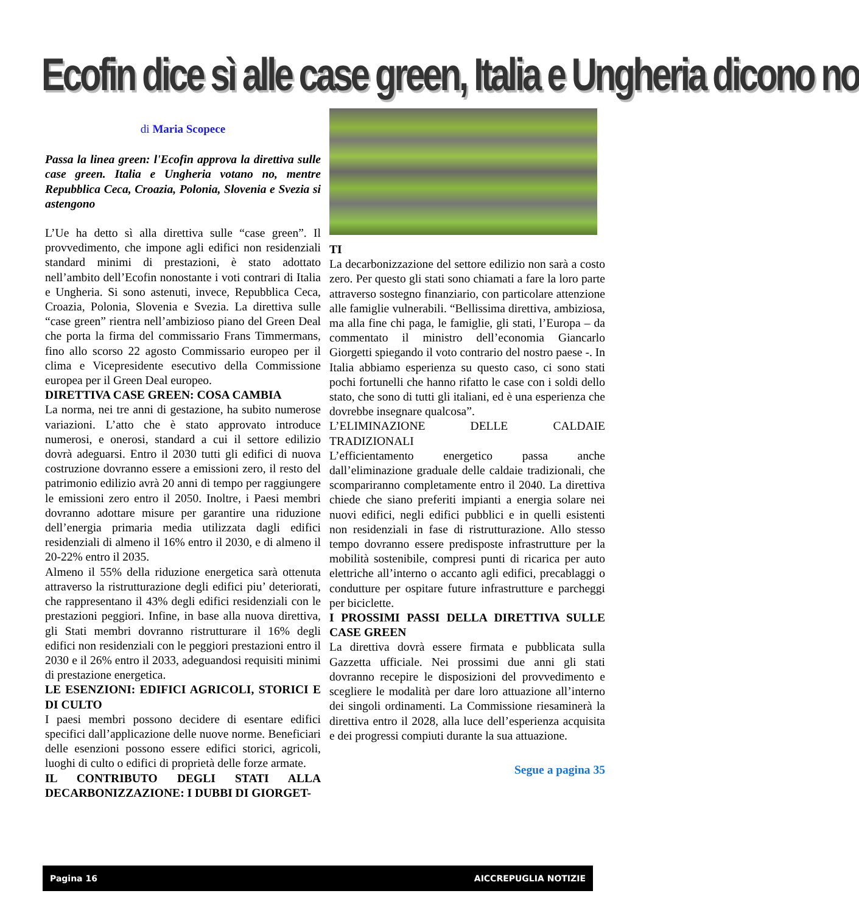Ecofin dice sì alle case green, Italia e Ungheria dicono no
di Maria Scopece
Passa la linea green: l'Ecofin approva la direttiva sulle case green. Italia e Ungheria votano no, mentre Repubblica Ceca, Croazia, Polonia, Slovenia e Svezia si astengono
L’Ue ha detto sì alla direttiva sulle “case green”. Il provvedimento, che impone agli edifici non residenziali standard minimi di prestazioni, è stato adottato nell’ambito dell’Ecofin nonostante i voti contrari di Italia e Ungheria. Si sono astenuti, invece, Repubblica Ceca, Croazia, Polonia, Slovenia e Svezia. La direttiva sulle “case green” rientra nell’ambizioso piano del Green Deal che porta la firma del commissario Frans Timmermans, fino allo scorso 22 agosto Commissario europeo per il clima e Vicepresidente esecutivo della Commissione europea per il Green Deal europeo.
DIRETTIVA CASE GREEN: COSA CAMBIA
La norma, nei tre anni di gestazione, ha subito numerose variazioni. L’atto che è stato approvato introduce numerosi, e onerosi, standard a cui il settore edilizio dovrà adeguarsi. Entro il 2030 tutti gli edifici di nuova costruzione dovranno essere a emissioni zero, il resto del patrimonio edilizio avrà 20 anni di tempo per raggiungere le emissioni zero entro il 2050. Inoltre, i Paesi membri dovranno adottare misure per garantire una riduzione dell’energia primaria media utilizzata dagli edifici residenziali di almeno il 16% entro il 2030, e di almeno il 20-22% entro il 2035.
Almeno il 55% della riduzione energetica sarà ottenuta attraverso la ristrutturazione degli edifici piu’ deteriorati, che rappresentano il 43% degli edifici residenziali con le prestazioni peggiori. Infine, in base alla nuova direttiva, gli Stati membri dovranno ristrutturare il 16% degli edifici non residenziali con le peggiori prestazioni entro il 2030 e il 26% entro il 2033, adeguandosi requisiti minimi di prestazione energetica.
LE ESENZIONI: EDIFICI AGRICOLI, STORICI E DI CULTO
I paesi membri possono decidere di esentare edifici specifici dall’applicazione delle nuove norme. Beneficiari delle esenzioni possono essere edifici storici, agricoli, luoghi di culto o edifici di proprietà delle forze armate.
IL CONTRIBUTO DEGLI STATI ALLA DECARBONIZZAZIONE: I DUBBI DI GIORGET-
TI
La decarbonizzazione del settore edilizio non sarà a costo zero. Per questo gli stati sono chiamati a fare la loro parte attraverso sostegno finanziario, con particolare attenzione alle famiglie vulnerabili. “Bellissima direttiva, ambiziosa, ma alla fine chi paga, le famiglie, gli stati, l’Europa – da commentato il ministro dell’economia Giancarlo Giorgetti spiegando il voto contrario del nostro paese -. In Italia abbiamo esperienza su questo caso, ci sono stati pochi fortunelli che hanno rifatto le case con i soldi dello stato, che sono di tutti gli italiani, ed è una esperienza che dovrebbe insegnare qualcosa”.
L’ELIMINAZIONE DELLE CALDAIE TRADIZIONALI
L’efficientamento energetico passa anche dall’eliminazione graduale delle caldaie tradizionali, che scompariranno completamente entro il 2040. La direttiva chiede che siano preferiti impianti a energia solare nei nuovi edifici, negli edifici pubblici e in quelli esistenti non residenziali in fase di ristrutturazione. Allo stesso tempo dovranno essere predisposte infrastrutture per la mobilità sostenibile, compresi punti di ricarica per auto elettriche all’interno o accanto agli edifici, precablaggi o condutture per ospitare future infrastrutture e parcheggi per biciclette.
I PROSSIMI PASSI DELLA DIRETTIVA SULLE CASE GREEN
La direttiva dovrà essere firmata e pubblicata sulla Gazzetta ufficiale. Nei prossimi due anni gli stati dovranno recepire le disposizioni del provvedimento e scegliere le modalità per dare loro attuazione all’interno dei singoli ordinamenti. La Commissione riesaminerà la direttiva entro il 2028, alla luce dell’esperienza acquisita e dei progressi compiuti durante la sua attuazione.
Segue a pagina 35
Pagina 16 AICCREPUGLIA NOTIZIE